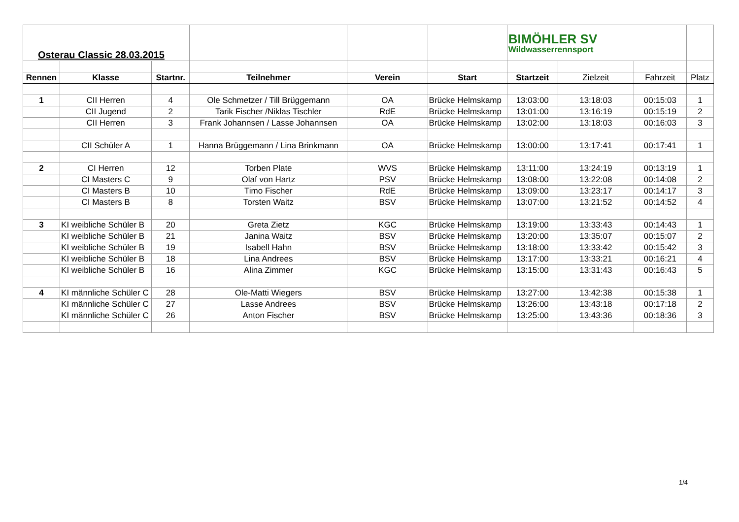| Osterau Classic 28.03.2015 | | | | | | BIMÖHLER SV Wildwasserrennsport | | | |
| Rennen | Klasse | Startnr. | Teilnehmer | Verein | Start | Startzeit | Zielzeit | Fahrzeit | Platz |
| 1 | CII Herren | 4 | Ole Schmetzer / Till Brüggemann | OA | Brücke Helmskamp | 13:03:00 | 13:18:03 | 00:15:03 | 1 |
| | CII Jugend | 2 | Tarik Fischer /Niklas Tischler | RdE | Brücke Helmskamp | 13:01:00 | 13:16:19 | 00:15:19 | 2 |
| | CII Herren | 3 | Frank Johannsen / Lasse Johannsen | OA | Brücke Helmskamp | 13:02:00 | 13:18:03 | 00:16:03 | 3 |
| | CII Schüler A | 1 | Hanna Brüggemann / Lina Brinkmann | OA | Brücke Helmskamp | 13:00:00 | 13:17:41 | 00:17:41 | 1 |
| 2 | CI Herren | 12 | Torben Plate | WVS | Brücke Helmskamp | 13:11:00 | 13:24:19 | 00:13:19 | 1 |
| | CI Masters C | 9 | Olaf von Hartz | PSV | Brücke Helmskamp | 13:08:00 | 13:22:08 | 00:14:08 | 2 |
| | CI Masters B | 10 | Timo Fischer | RdE | Brücke Helmskamp | 13:09:00 | 13:23:17 | 00:14:17 | 3 |
| | CI Masters B | 8 | Torsten Waitz | BSV | Brücke Helmskamp | 13:07:00 | 13:21:52 | 00:14:52 | 4 |
| 3 | KI weibliche Schüler B | 20 | Greta Zietz | KGC | Brücke Helmskamp | 13:19:00 | 13:33:43 | 00:14:43 | 1 |
| | KI weibliche Schüler B | 21 | Janina Waitz | BSV | Brücke Helmskamp | 13:20:00 | 13:35:07 | 00:15:07 | 2 |
| | KI weibliche Schüler B | 19 | Isabell Hahn | BSV | Brücke Helmskamp | 13:18:00 | 13:33:42 | 00:15:42 | 3 |
| | KI weibliche Schüler B | 18 | Lina Andrees | BSV | Brücke Helmskamp | 13:17:00 | 13:33:21 | 00:16:21 | 4 |
| | KI weibliche Schüler B | 16 | Alina Zimmer | KGC | Brücke Helmskamp | 13:15:00 | 13:31:43 | 00:16:43 | 5 |
| 4 | KI männliche Schüler C | 28 | Ole-Matti Wiegers | BSV | Brücke Helmskamp | 13:27:00 | 13:42:38 | 00:15:38 | 1 |
| | KI männliche Schüler C | 27 | Lasse Andrees | BSV | Brücke Helmskamp | 13:26:00 | 13:43:18 | 00:17:18 | 2 |
| | KI männliche Schüler C | 26 | Anton Fischer | BSV | Brücke Helmskamp | 13:25:00 | 13:43:36 | 00:18:36 | 3 |
1/4